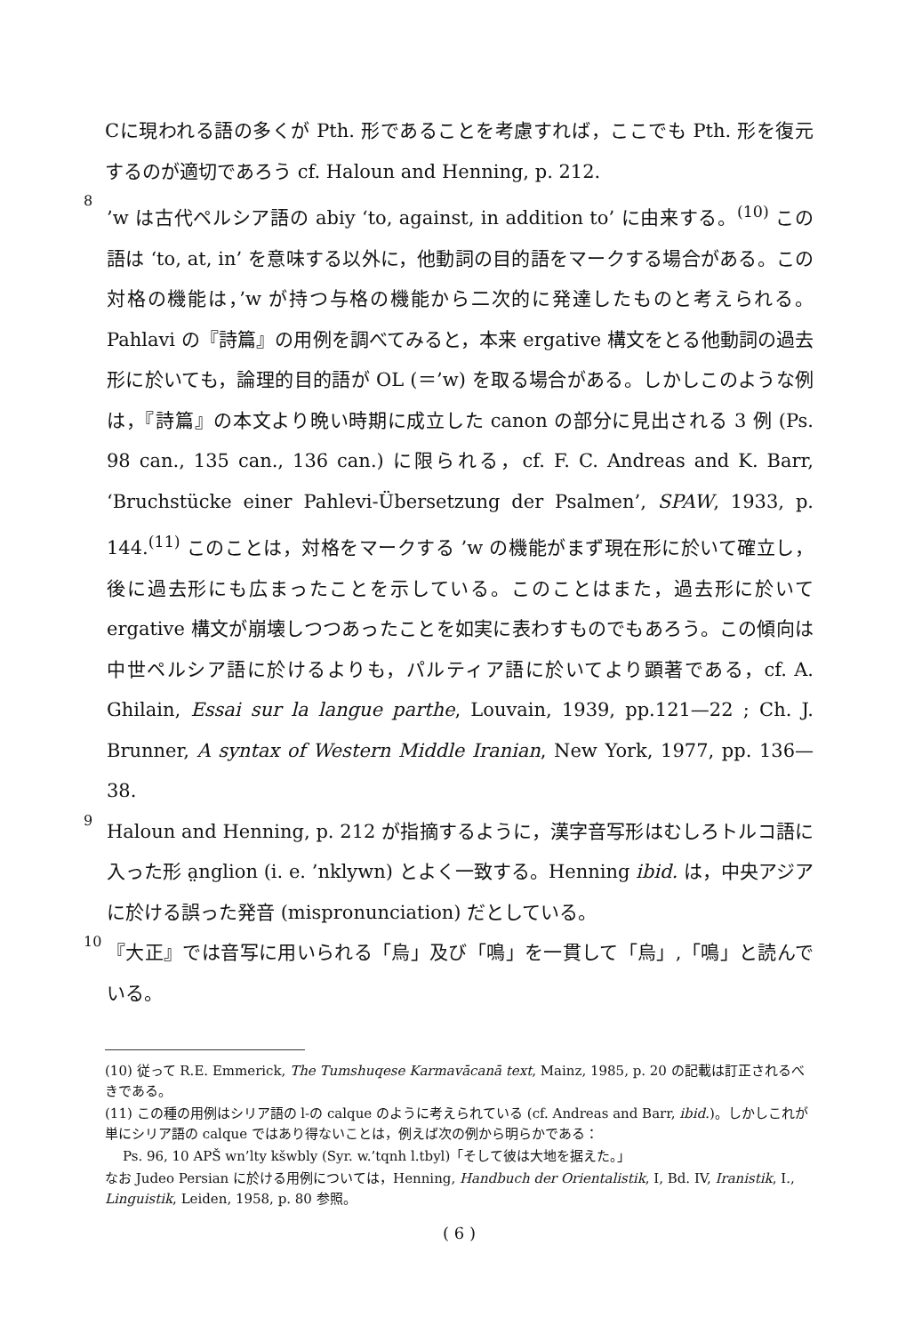Cに現われる語の多くが Pth. 形であることを考慮すれば，ここでも Pth. 形を復元するのが適切であろう cf. Haloun and Henning, p. 212.
8
’w は古代ペルシア語の abiy ‘to, against, in addition to’ に由来する。<sup>(10)</sup> この語は ‘to, at, in’ を意味する以外に，他動詞の目的語をマークする場合がある。この対格の機能は，’w が持つ与格の機能から二次的に発達したものと考えられる。Pahlavi の『詩篇』の用例を調べてみると，本来 ergative 構文をとる他動詞の過去形に於いても，論理的目的語が OL (＝’w) を取る場合がある。しかしこのような例は，『詩篇』の本文より晩い時期に成立した canon の部分に見出される 3 例 (Ps. 98 can., 135 can., 136 can.) に限られる，cf. F. C. Andreas and K. Barr, ‘Bruchstücke einer Pahlevi-Übersetzung der Psalmen’, SPAW, 1933, p. 144.<sup>(11)</sup> このことは，対格をマークする ’w の機能がまず現在形に於いて確立し，後に過去形にも広まったことを示している。このことはまた，過去形に於いて ergative 構文が崩壊しつつあったことを如実に表わすものでもあろう。この傾向は中世ペルシア語に於けるよりも，パルティア語に於いてより顕著である，cf. A. Ghilain, Essai sur la langue parthe, Louvain, 1939, pp.121—22 ; Ch. J. Brunner, A syntax of Western Middle Iranian, New York, 1977, pp. 136—38.
9
Haloun and Henning, p. 212 が指摘するように，漢字音写形はむしろトルコ語に入った形 a̤nglion (i. e. ’nklywn) とよく一致する。Henning ibid. は，中央アジアに於ける誤った発音 (mispronunciation) だとしている。
10
『大正』では音写に用いられる「烏」及び「鳴」を一貫して「烏」,「鳴」と読んでいる。
(10) 従って R.E. Emmerick, The Tumshuqese Karmavācanā text, Mainz, 1985, p. 20 の記載は訂正されるべきである。
(11) この種の用例はシリア語の l-の calque のように考えられている (cf. Andreas and Barr, ibid.)。しかしこれが単にシリア語の calque ではあり得ないことは，例えば次の例から明らかである：
Ps. 96, 10 APŠ wn’lty kšwbly (Syr. w.’tqnh l.tbyl)「そして彼は大地を据えた。」
なお Judeo Persian に於ける用例については，Henning, Handbuch der Orientalistik, I, Bd. IV, Iranistik, I., Linguistik, Leiden, 1958, p. 80 参照。
( 6 )